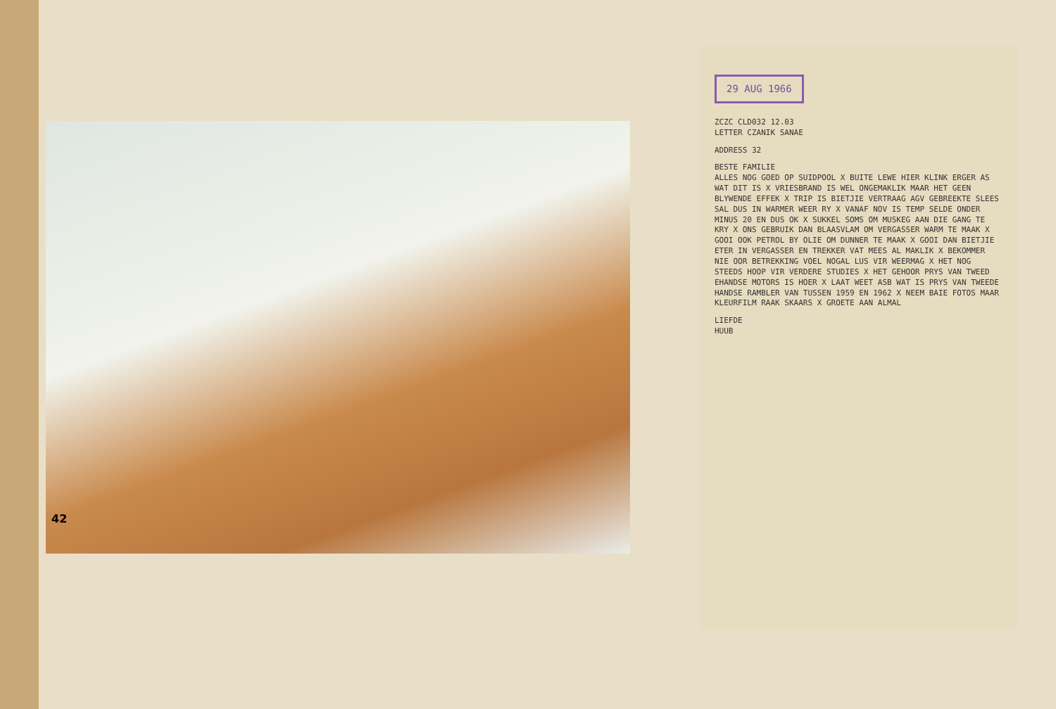42
29 AUG 1966
ZCZC CLD032 12.03
LETTER CZANIK SANAE
ADDRESS 32
BESTE FAMILIE
ALLES NOG GOED OP SUIDPOOL X BUITE LEWE HIER KLINK ERGER AS WAT DIT IS X VRIESBRAND IS WEL ONGEMAKLIK MAAR HET GEEN BLYWENDE EFFEK X TRIP IS BIETJIE VERTRAAG AGV GEBREEKTE SLEES SAL DUS IN WARMER WEER RY X VANAF NOV IS TEMP SELDE ONDER MINUS 20 EN DUS OK X SUKKEL SOMS OM MUSKEG AAN DIE GANG TE KRY X ONS GEBRUIK DAN BLAASVLAM OM VERGASSER WARM TE MAAK X GOOI OOK PETROL BY OLIE OM DUNNER TE MAAK X GOOI DAN BIETJIE ETER IN VERGASSER EN TREKKER VAT MEES AL MAKLIK X BEKOMMER NIE OOR BETREKKING VOEL NOGAL LUS VIR WEERMAG X HET NOG STEEDS HOOP VIR VERDERE STUDIES X HET GEHOOR PRYS VAN TWEED EHANDSE MOTORS IS HOER X LAAT WEET ASB WAT IS PRYS VAN TWEEDE HANDSE RAMBLER VAN TUSSEN 1959 EN 1962 X NEEM BAIE FOTOS MAAR KLEURFILM RAAK SKAARS X GROETE AAN ALMAL
LIEFDE
HUUB